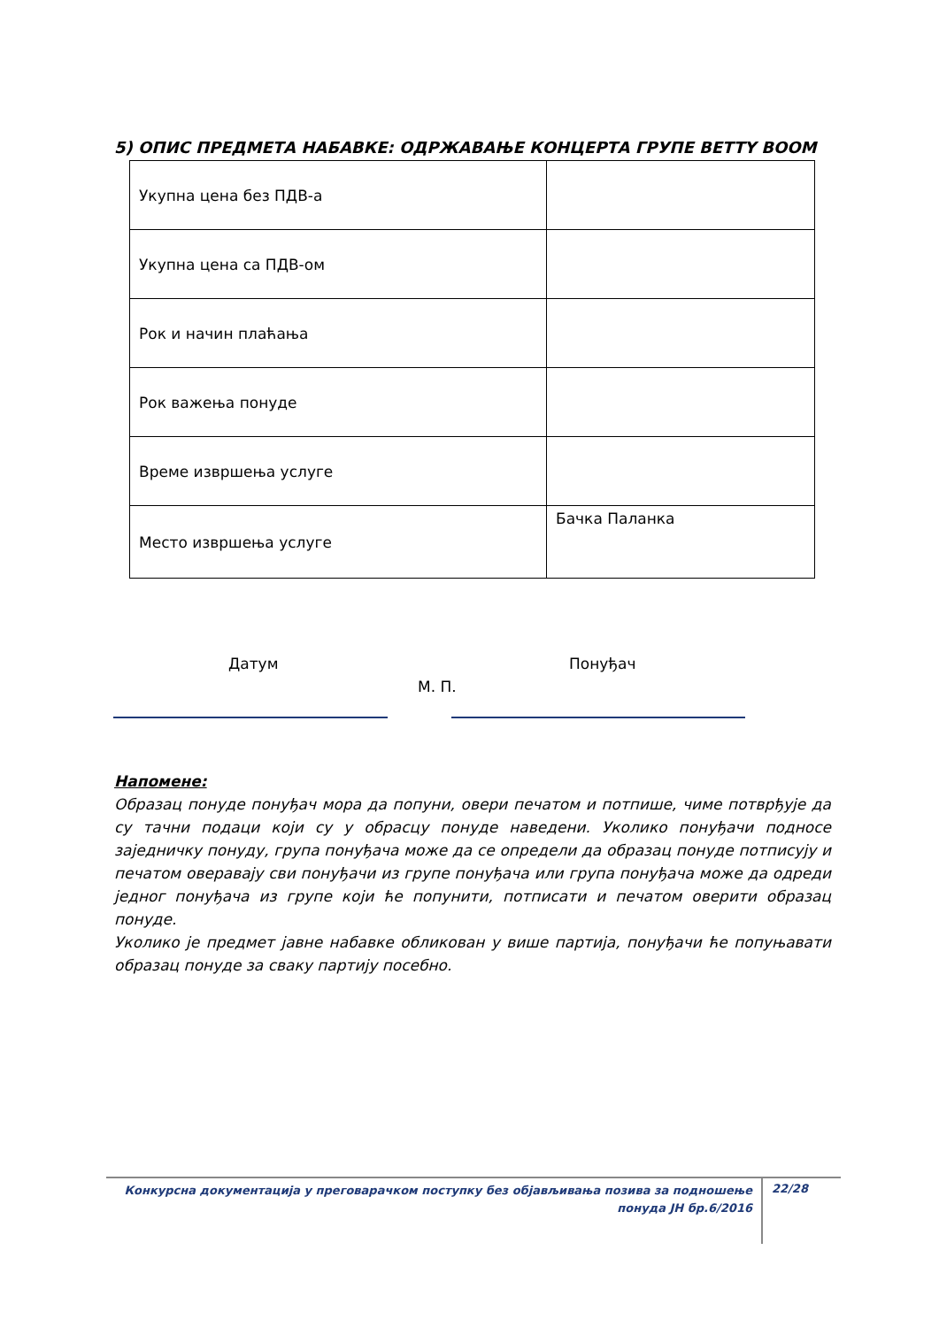5) ОПИС ПРЕДМЕТА НАБАВКЕ: ОДРЖАВАЊЕ КОНЦЕРТА ГРУПЕ BETTY BOOM
| Укупна цена без ПДВ-а | |
| Укупна цена са ПДВ-ом | |
| Рок и начин плаћања | |
| Рок важења понуде | |
| Време извршења услуге | |
| Место извршења услуге | Бачка Паланка |
Датум Понуђач
М. П.
Напомене:
Образац понуде понуђач мора да попуни, овери печатом и потпише, чиме потврђује да су тачни подаци који су у обрасцу понуде наведени. Уколико понуђачи подносе заједничку понуду, група понуђача може да се определи да образац понуде потписују и печатом оверавају сви понуђачи из групе понуђача или група понуђача може да одреди једног понуђача из групе који ће попунити, потписати и печатом оверити образац понуде.
Уколико је предмет јавне набавке обликован у више партија, понуђачи ће попуњавати образац понуде за сваку партију посебно.
Конкурсна документација у преговарачком поступку без објављивања позива за подношење понуда ЈН бр.6/2016
22/28